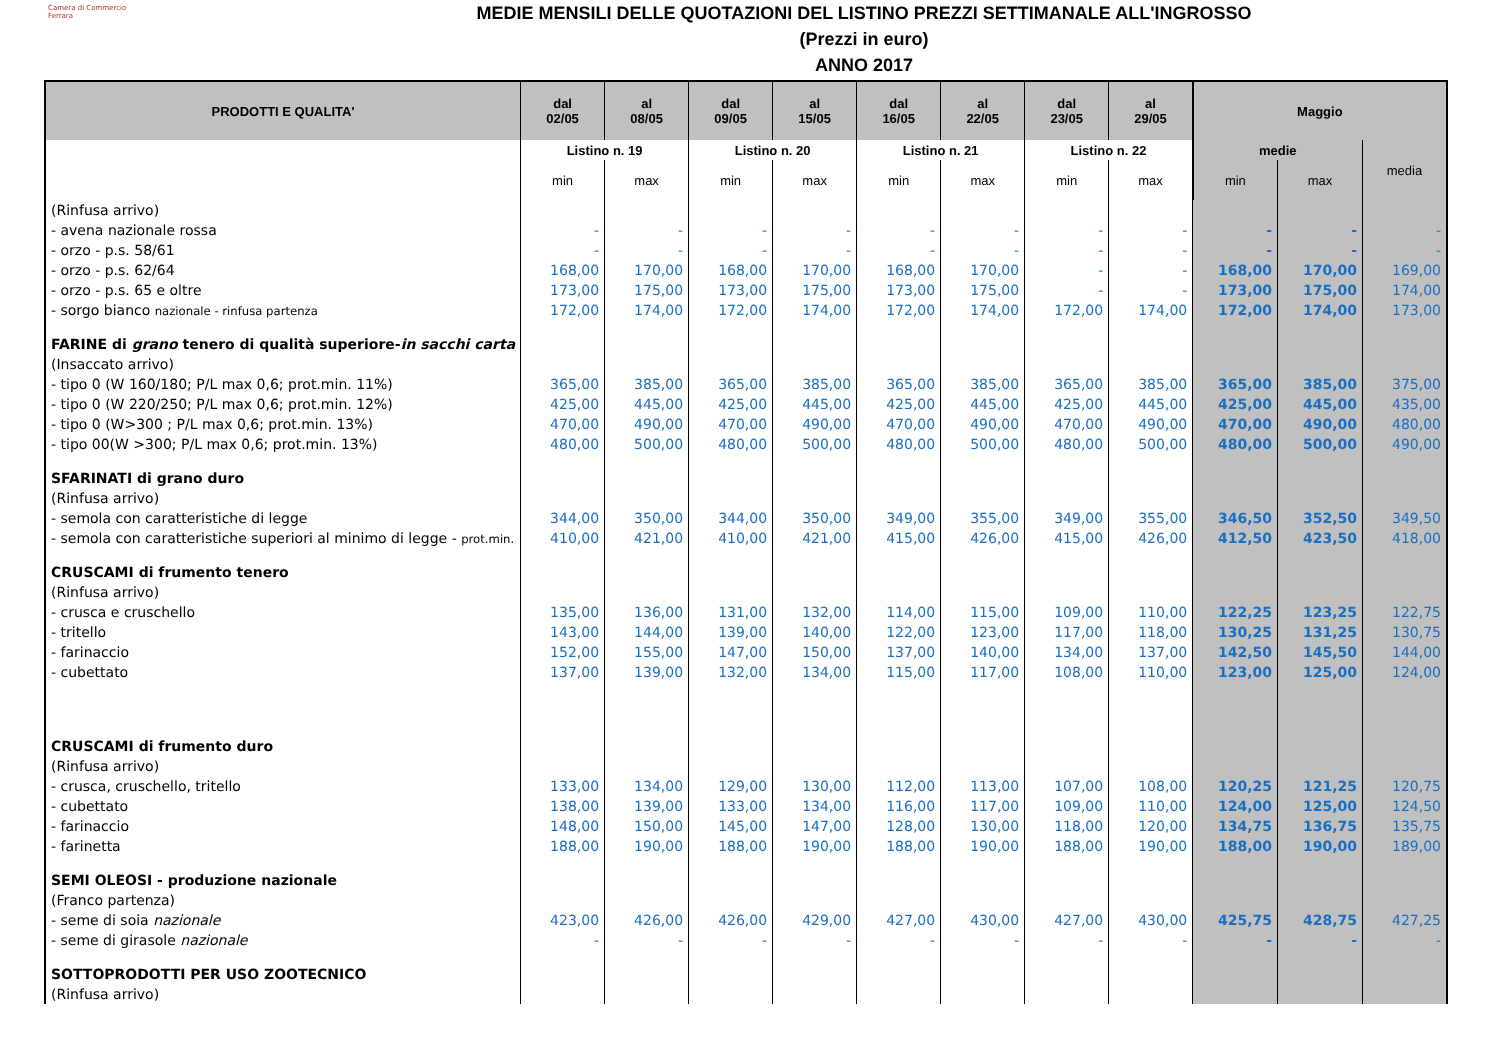Camera di Commercio
Ferrara
MEDIE MENSILI DELLE QUOTAZIONI DEL LISTINO PREZZI SETTIMANALE ALL'INGROSSO
(Prezzi in euro)
ANNO 2017
| PRODOTTI E QUALITA' | dal 02/05 | al 08/05 | dal 09/05 | al 15/05 | dal 16/05 | al 22/05 | dal 23/05 | al 29/05 | Maggio | | |
| --- | --- | --- | --- | --- | --- | --- | --- | --- | --- | --- | --- |
| | Listino n. 19 | | Listino n. 20 | | Listino n. 21 | | Listino n. 22 | | medie | | media |
| | min | max | min | max | min | max | min | max | min | max | |
| (Rinfusa arrivo) | | | | | | | | | | | |
| - avena nazionale rossa | - | - | - | - | - | - | - | - | - | - | - |
| - orzo - p.s. 58/61 | - | - | - | - | - | - | - | - | - | - | - |
| - orzo - p.s. 62/64 | 168,00 | 170,00 | 168,00 | 170,00 | 168,00 | 170,00 | - | - | 168,00 | 170,00 | 169,00 |
| - orzo - p.s. 65 e oltre | 173,00 | 175,00 | 173,00 | 175,00 | 173,00 | 175,00 | - | - | 173,00 | 175,00 | 174,00 |
| - sorgo bianco nazionale - rinfusa partenza | 172,00 | 174,00 | 172,00 | 174,00 | 172,00 | 174,00 | 172,00 | 174,00 | 172,00 | 174,00 | 173,00 |
| FARINE di grano tenero di qualità superiore- in sacchi carta | | | | | | | | | | | |
| (Insaccato arrivo) | | | | | | | | | | | |
| - tipo 0 (W 160/180; P/L max 0,6; prot.min. 11%) | 365,00 | 385,00 | 365,00 | 385,00 | 365,00 | 385,00 | 365,00 | 385,00 | 365,00 | 385,00 | 375,00 |
| - tipo 0 (W 220/250; P/L max 0,6; prot.min. 12%) | 425,00 | 445,00 | 425,00 | 445,00 | 425,00 | 445,00 | 425,00 | 445,00 | 425,00 | 445,00 | 435,00 |
| - tipo 0 (W>300 ; P/L max 0,6; prot.min. 13%) | 470,00 | 490,00 | 470,00 | 490,00 | 470,00 | 490,00 | 470,00 | 490,00 | 470,00 | 490,00 | 480,00 |
| - tipo 00(W >300; P/L max 0,6; prot.min. 13%) | 480,00 | 500,00 | 480,00 | 500,00 | 480,00 | 500,00 | 480,00 | 500,00 | 480,00 | 500,00 | 490,00 |
| SFARINATI di grano duro | | | | | | | | | | | |
| (Rinfusa arrivo) | | | | | | | | | | | |
| - semola con caratteristiche di legge | 344,00 | 350,00 | 344,00 | 350,00 | 349,00 | 355,00 | 349,00 | 355,00 | 346,50 | 352,50 | 349,50 |
| - semola con caratteristiche superiori al minimo di legge - prot.min. | 410,00 | 421,00 | 410,00 | 421,00 | 415,00 | 426,00 | 415,00 | 426,00 | 412,50 | 423,50 | 418,00 |
| CRUSCAMI di frumento tenero | | | | | | | | | | | |
| (Rinfusa arrivo) | | | | | | | | | | | |
| - crusca e cruschello | 135,00 | 136,00 | 131,00 | 132,00 | 114,00 | 115,00 | 109,00 | 110,00 | 122,25 | 123,25 | 122,75 |
| - tritello | 143,00 | 144,00 | 139,00 | 140,00 | 122,00 | 123,00 | 117,00 | 118,00 | 130,25 | 131,25 | 130,75 |
| - farinaccio | 152,00 | 155,00 | 147,00 | 150,00 | 137,00 | 140,00 | 134,00 | 137,00 | 142,50 | 145,50 | 144,00 |
| - cubettato | 137,00 | 139,00 | 132,00 | 134,00 | 115,00 | 117,00 | 108,00 | 110,00 | 123,00 | 125,00 | 124,00 |
| CRUSCAMI di frumento duro | | | | | | | | | | | |
| (Rinfusa arrivo) | | | | | | | | | | | |
| - crusca, cruschello, tritello | 133,00 | 134,00 | 129,00 | 130,00 | 112,00 | 113,00 | 107,00 | 108,00 | 120,25 | 121,25 | 120,75 |
| - cubettato | 138,00 | 139,00 | 133,00 | 134,00 | 116,00 | 117,00 | 109,00 | 110,00 | 124,00 | 125,00 | 124,50 |
| - farinaccio | 148,00 | 150,00 | 145,00 | 147,00 | 128,00 | 130,00 | 118,00 | 120,00 | 134,75 | 136,75 | 135,75 |
| - farinetta | 188,00 | 190,00 | 188,00 | 190,00 | 188,00 | 190,00 | 188,00 | 190,00 | 188,00 | 190,00 | 189,00 |
| SEMI OLEOSI - produzione nazionale | | | | | | | | | | | |
| (Franco partenza) | | | | | | | | | | | |
| - seme di soia nazionale | 423,00 | 426,00 | 426,00 | 429,00 | 427,00 | 430,00 | 427,00 | 430,00 | 425,75 | 428,75 | 427,25 |
| - seme di girasole nazionale | - | - | - | - | - | - | - | - | - | - | - |
| SOTTOPRODOTTI PER USO ZOOTECNICO | | | | | | | | | | | |
| (Rinfusa arrivo) | | | | | | | | | | | |